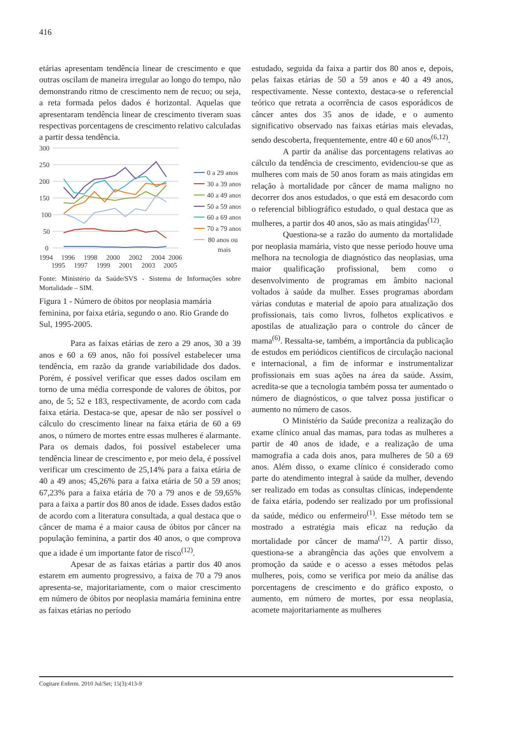416
etárias apresentam tendência linear de crescimento e que outras oscilam de maneira irregular ao longo do tempo, não demonstrando ritmo de crescimento nem de recuo; ou seja, a reta formada pelos dados é horizontal. Aquelas que apresentaram tendência linear de crescimento tiveram suas respectivas porcentagens de crescimento relativo calculadas a partir dessa tendência.
300
250
200
150
100
50
0
1994
1996
1998
2000
2002
2004
2006
1995
1997
1999
2001
2003
2005
0 a 29 anos
30 a 39 anos
40 a 49 anos
50 a 59 anos
60 a 69 anos
70 a 79 anos
80 anos ou
mais
Fonte: Ministério da Saúde/SVS - Sistema de Informações sobre Mortalidade – SIM.
Figura 1 - Número de óbitos por neoplasia mamária feminina, por faixa etária, segundo o ano. Rio Grande do Sul, 1995-2005.
Para as faixas etárias de zero a 29 anos, 30 a 39 anos e 60 a 69 anos, não foi possível estabelecer uma tendência, em razão da grande variabilidade dos dados. Porém, é possível verificar que esses dados oscilam em torno de uma média corresponde de valores de óbitos, por ano, de 5; 52 e 183, respectivamente, de acordo com cada faixa etária. Destaca-se que, apesar de não ser possível o cálculo do crescimento linear na faixa etária de 60 a 69 anos, o número de mortes entre essas mulheres é alarmante. Para os demais dados, foi possível estabelecer uma tendência linear de crescimento e, por meio dela, é possível verificar um crescimento de 25,14% para a faixa etária de 40 a 49 anos; 45,26% para a faixa etária de 50 a 59 anos; 67,23% para a faixa etária de 70 a 79 anos e de 59,65% para a faixa a partir dos 80 anos de idade. Esses dados estão de acordo com a literatura consultada, a qual destaca que o câncer de mama é a maior causa de óbitos por câncer na população feminina, a partir dos 40 anos, o que comprova que a idade é um importante fator de risco<sup>(12)</sup>.
Apesar de as faixas etárias a partir dos 40 anos estarem em aumento progressivo, a faixa de 70 a 79 anos apresenta-se, majoritariamente, com o maior crescimento em número de óbitos por neoplasia mamária feminina entre as faixas etárias no período
estudado, seguida da faixa a partir dos 80 anos e, depois, pelas faixas etárias de 50 a 59 anos e 40 a 49 anos, respectivamente. Nesse contexto, destaca-se o referencial teórico que retrata a ocorrência de casos esporádicos de câncer antes dos 35 anos de idade, e o aumento significativo observado nas faixas etárias mais elevadas, sendo descoberta, frequentemente, entre 40 e 60 anos<sup>(6,12)</sup>.
A partir da análise das porcentagens relativas ao cálculo da tendência de crescimento, evidenciou-se que as mulheres com mais de 50 anos foram as mais atingidas em relação à mortalidade por câncer de mama maligno no decorrer dos anos estudados, o que está em desacordo com o referencial bibliográfico estudado, o qual destaca que as mulheres, a partir dos 40 anos, são as mais atingidas<sup>(12)</sup>.
Questiona-se a razão do aumento da mortalidade por neoplasia mamária, visto que nesse período houve uma melhora na tecnologia de diagnóstico das neoplasias, uma maior qualificação profissional, bem como o desenvolvimento de programas em âmbito nacional voltados à saúde da mulher. Esses programas abordam várias condutas e material de apoio para atualização dos profissionais, tais como livros, folhetos explicativos e apostilas de atualização para o controle do câncer de mama<sup>(6)</sup>. Ressalta-se, também, a importância da publicação de estudos em periódicos científicos de circulação nacional e internacional, a fim de informar e instrumentalizar profissionais em suas ações na área da saúde. Assim, acredita-se que a tecnologia também possa ter aumentado o número de diagnósticos, o que talvez possa justificar o aumento no número de casos.
O Ministério da Saúde preconiza a realização do exame clínico anual das mamas, para todas as mulheres a partir de 40 anos de idade, e a realização de uma mamografia a cada dois anos, para mulheres de 50 a 69 anos. Além disso, o exame clínico é considerado como parte do atendimento integral à saúde da mulher, devendo ser realizado em todas as consultas clínicas, independente de faixa etária, podendo ser realizado por um profissional da saúde, médico ou enfermeiro<sup>(1)</sup>. Esse método tem se mostrado a estratégia mais eficaz na redução da mortalidade por câncer de mama<sup>(12)</sup>. A partir disso, questiona-se a abrangência das ações que envolvem a promoção da saúde e o acesso a esses métodos pelas mulheres, pois, como se verifica por meio da análise das porcentagens de crescimento e do gráfico exposto, o aumento, em número de mortes, por essa neoplasia, acomete majoritariamente as mulheres
Cogitare Enferm. 2010 Jul/Set; 15(3):413-9